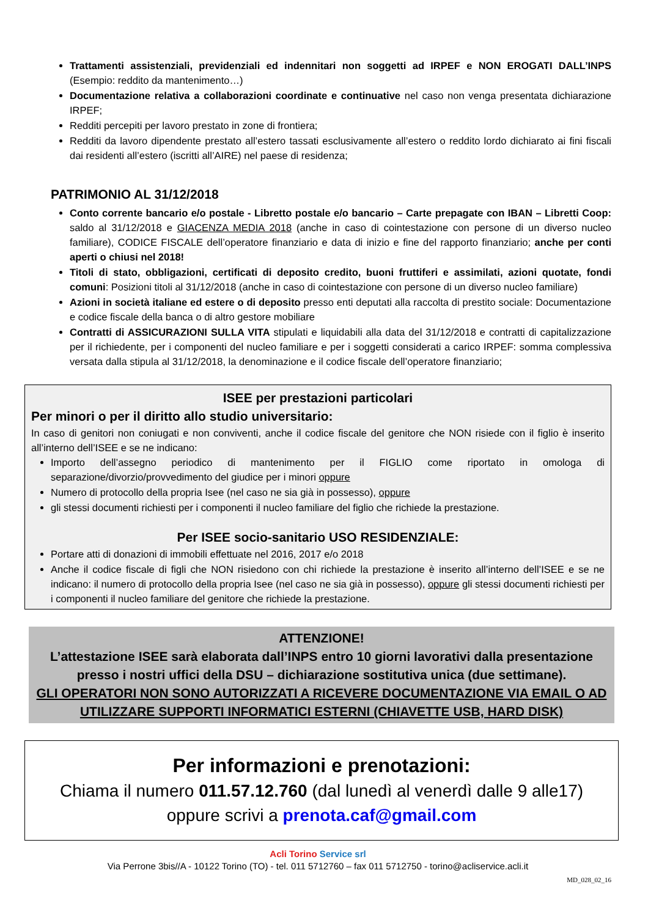Trattamenti assistenziali, previdenziali ed indennitari non soggetti ad IRPEF e NON EROGATI DALL’INPS (Esempio: reddito da mantenimento…)
Documentazione relativa a collaborazioni coordinate e continuative nel caso non venga presentata dichiarazione IRPEF;
Redditi percepiti per lavoro prestato in zone di frontiera;
Redditi da lavoro dipendente prestato all’estero tassati esclusivamente all’estero o reddito lordo dichiarato ai fini fiscali dai residenti all’estero (iscritti all’AIRE) nel paese di residenza;
PATRIMONIO AL 31/12/2018
Conto corrente bancario e/o postale - Libretto postale e/o bancario – Carte prepagate con IBAN – Libretti Coop: saldo al 31/12/2018 e GIACENZA MEDIA 2018 (anche in caso di cointestazione con persone di un diverso nucleo familiare), CODICE FISCALE dell’operatore finanziario e data di inizio e fine del rapporto finanziario; anche per conti aperti o chiusi nel 2018!
Titoli di stato, obbligazioni, certificati di deposito credito, buoni fruttiferi e assimilati, azioni quotate, fondi comuni: Posizioni titoli al 31/12/2018 (anche in caso di cointestazione con persone di un diverso nucleo familiare)
Azioni in società italiane ed estere o di deposito presso enti deputati alla raccolta di prestito sociale: Documentazione e codice fiscale della banca o di altro gestore mobiliare
Contratti di ASSICURAZIONI SULLA VITA stipulati e liquidabili alla data del 31/12/2018 e contratti di capitalizzazione per il richiedente, per i componenti del nucleo familiare e per i soggetti considerati a carico IRPEF: somma complessiva versata dalla stipula al 31/12/2018, la denominazione e il codice fiscale dell’operatore finanziario;
ISEE per prestazioni particolari
Per minori o per il diritto allo studio universitario:
In caso di genitori non coniugati e non conviventi, anche il codice fiscale del genitore che NON risiede con il figlio è inserito all’interno dell’ISEE e se ne indicano:
Importo dell’assegno periodico di mantenimento per il FIGLIO come riportato in omologa di separazione/divorzio/provvedimento del giudice per i minori oppure
Numero di protocollo della propria Isee (nel caso ne sia già in possesso), oppure
gli stessi documenti richiesti per i componenti il nucleo familiare del figlio che richiede la prestazione.
Per ISEE socio-sanitario USO RESIDENZIALE:
Portare atti di donazioni di immobili effettuate nel 2016, 2017 e/o 2018
Anche il codice fiscale di figli che NON risiedono con chi richiede la prestazione è inserito all’interno dell’ISEE e se ne indicano: il numero di protocollo della propria Isee (nel caso ne sia già in possesso), oppure gli stessi documenti richiesti per i componenti il nucleo familiare del genitore che richiede la prestazione.
ATTENZIONE!
L’attestazione ISEE sarà elaborata dall’INPS entro 10 giorni lavorativi dalla presentazione presso i nostri uffici della DSU – dichiarazione sostitutiva unica (due settimane).
GLI OPERATORI NON SONO AUTORIZZATI A RICEVERE DOCUMENTAZIONE VIA EMAIL O AD UTILIZZARE SUPPORTI INFORMATICI ESTERNI (CHIAVETTE USB, HARD DISK)
Per informazioni e prenotazioni:
Chiama il numero 011.57.12.760 (dal lunedì al venerdì dalle 9 alle17)
oppure scrivi a prenota.caf@gmail.com
Acli Torino Service srl
Via Perrone 3bis//A - 10122 Torino (TO) - tel. 011 5712760 – fax 011 5712750 - torino@acliservice.acli.it
MD_028_02_16